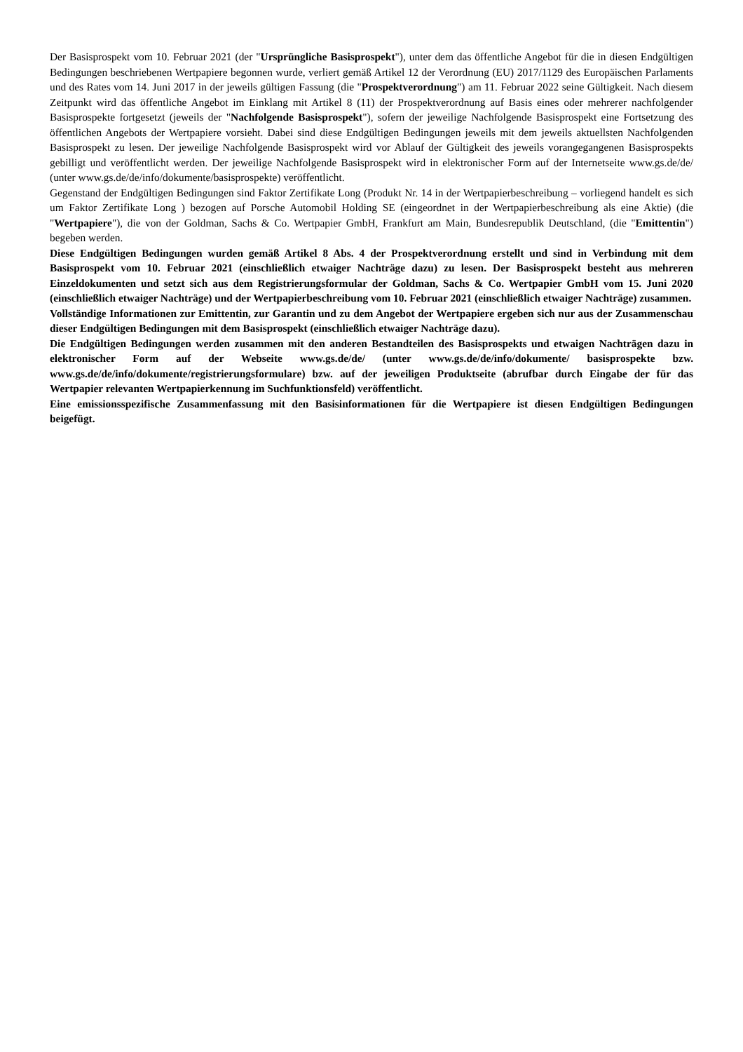Der Basisprospekt vom 10. Februar 2021 (der "Ursprüngliche Basisprospekt"), unter dem das öffentliche Angebot für die in diesen Endgültigen Bedingungen beschriebenen Wertpapiere begonnen wurde, verliert gemäß Artikel 12 der Verordnung (EU) 2017/1129 des Europäischen Parlaments und des Rates vom 14. Juni 2017 in der jeweils gültigen Fassung (die "Prospektverordnung") am 11. Februar 2022 seine Gültigkeit. Nach diesem Zeitpunkt wird das öffentliche Angebot im Einklang mit Artikel 8 (11) der Prospektverordnung auf Basis eines oder mehrerer nachfolgender Basisprospekte fortgesetzt (jeweils der "Nachfolgende Basisprospekt"), sofern der jeweilige Nachfolgende Basisprospekt eine Fortsetzung des öffentlichen Angebots der Wertpapiere vorsieht. Dabei sind diese Endgültigen Bedingungen jeweils mit dem jeweils aktuellsten Nachfolgenden Basisprospekt zu lesen. Der jeweilige Nachfolgende Basisprospekt wird vor Ablauf der Gültigkeit des jeweils vorangegangenen Basisprospekts gebilligt und veröffentlicht werden. Der jeweilige Nachfolgende Basisprospekt wird in elektronischer Form auf der Internetseite www.gs.de/de/ (unter www.gs.de/de/info/dokumente/basisprospekte) veröffentlicht.
Gegenstand der Endgültigen Bedingungen sind Faktor Zertifikate Long (Produkt Nr. 14 in der Wertpapierbeschreibung – vorliegend handelt es sich um Faktor Zertifikate Long ) bezogen auf Porsche Automobil Holding SE (eingeordnet in der Wertpapierbeschreibung als eine Aktie) (die "Wertpapiere"), die von der Goldman, Sachs & Co. Wertpapier GmbH, Frankfurt am Main, Bundesrepublik Deutschland, (die "Emittentin") begeben werden.
Diese Endgültigen Bedingungen wurden gemäß Artikel 8 Abs. 4 der Prospektverordnung erstellt und sind in Verbindung mit dem Basisprospekt vom 10. Februar 2021 (einschließlich etwaiger Nachträge dazu) zu lesen. Der Basisprospekt besteht aus mehreren Einzeldokumenten und setzt sich aus dem Registrierungsformular der Goldman, Sachs & Co. Wertpapier GmbH vom 15. Juni 2020 (einschließlich etwaiger Nachträge) und der Wertpapierbeschreibung vom 10. Februar 2021 (einschließlich etwaiger Nachträge) zusammen.
Vollständige Informationen zur Emittentin, zur Garantin und zu dem Angebot der Wertpapiere ergeben sich nur aus der Zusammenschau dieser Endgültigen Bedingungen mit dem Basisprospekt (einschließlich etwaiger Nachträge dazu).
Die Endgültigen Bedingungen werden zusammen mit den anderen Bestandteilen des Basisprospekts und etwaigen Nachträgen dazu in elektronischer Form auf der Webseite www.gs.de/de/ (unter www.gs.de/de/info/dokumente/ basisprospekte bzw. www.gs.de/de/info/dokumente/registrierungsformulare) bzw. auf der jeweiligen Produktseite (abrufbar durch Eingabe der für das Wertpapier relevanten Wertpapierkennung im Suchfunktionsfeld) veröffentlicht.
Eine emissionsspezifische Zusammenfassung mit den Basisinformationen für die Wertpapiere ist diesen Endgültigen Bedingungen beigefügt.